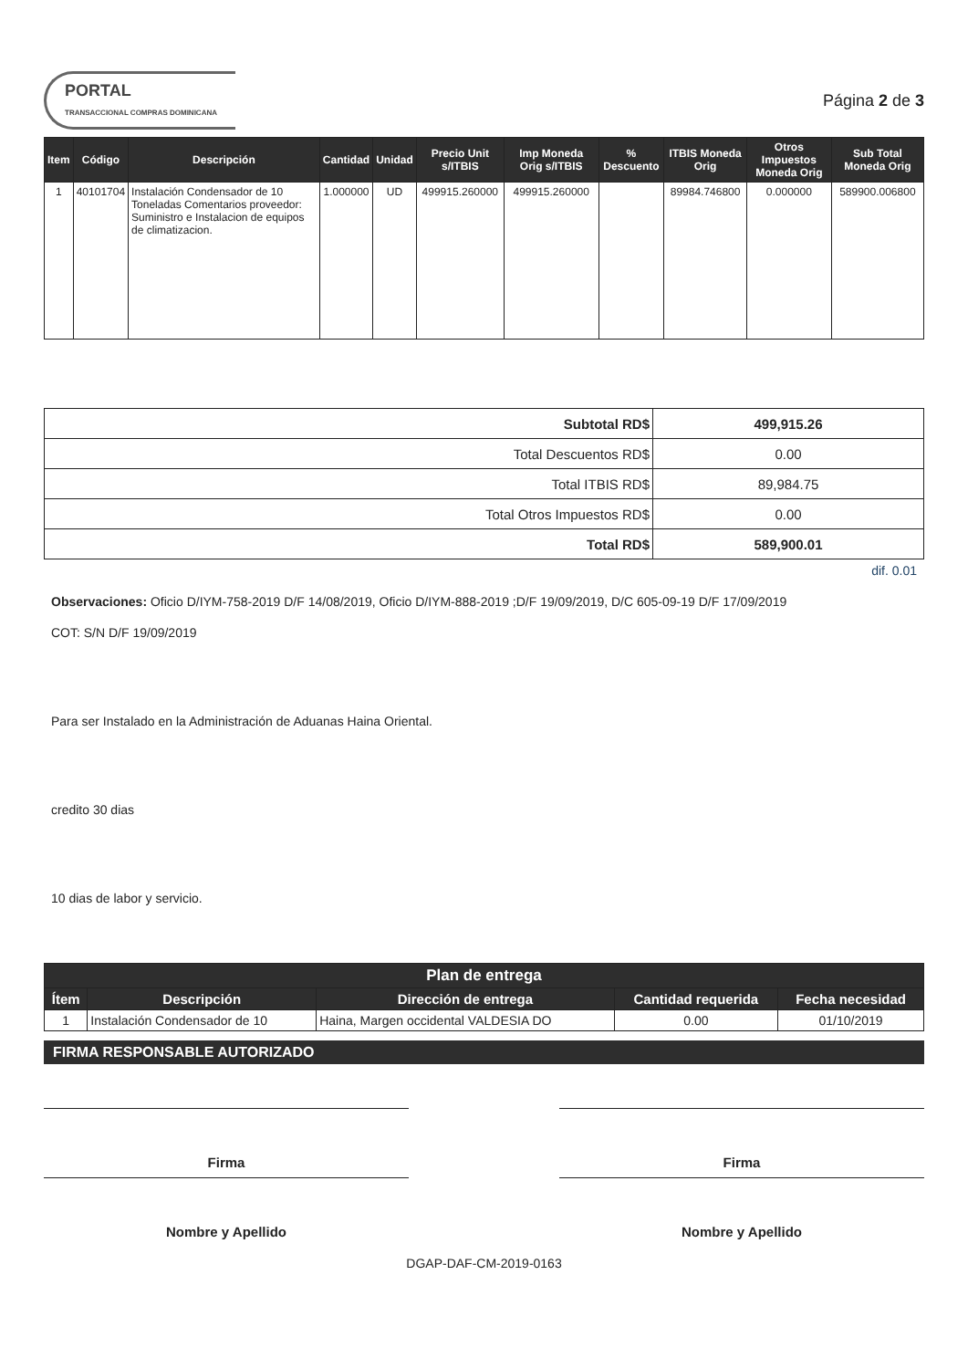PORTAL
TRANSACCIONAL COMPRAS DOMINICANA
Página 2 de 3
| Item | Código | Descripción | Cantidad | Unidad | Precio Unit s/ITBIS | Imp Moneda Orig s/ITBIS | % Descuento | ITBIS Moneda Orig | Otros Impuestos Moneda Orig | Sub Total Moneda Orig |
| --- | --- | --- | --- | --- | --- | --- | --- | --- | --- | --- |
| 1 | 40101704 | Instalación Condensador de 10 Toneladas Comentarios proveedor: Suministro e Instalacion de equipos de climatizacion. | 1.000000 | UD | 499915.260000 | 499915.260000 | | 89984.746800 | 0.000000 | 589900.006800 |
| Subtotal RD$ | 499,915.26 |
| Total Descuentos RD$ | 0.00 |
| Total ITBIS RD$ | 89,984.75 |
| Total Otros Impuestos RD$ | 0.00 |
| Total RD$ | 589,900.01 |
dif. 0.01
Observaciones: Oficio D/IYM-758-2019 D/F 14/08/2019, Oficio D/IYM-888-2019 ;D/F 19/09/2019, D/C 605-09-19 D/F 17/09/2019
COT: S/N D/F 19/09/2019
Para ser Instalado en la Administración de Aduanas Haina Oriental.
credito 30 dias
10 dias de labor y servicio.
| Plan de entrega | | | | |
| --- | --- | --- | --- | --- |
| Ítem | Descripción | Dirección de entrega | Cantidad requerida | Fecha necesidad |
| 1 | Instalación Condensador de 10 | Haina, Margen occidental VALDESIA DO | 0.00 | 01/10/2019 |
FIRMA RESPONSABLE AUTORIZADO
Firma
Nombre y Apellido
Firma
Nombre y Apellido
DGAP-DAF-CM-2019-0163